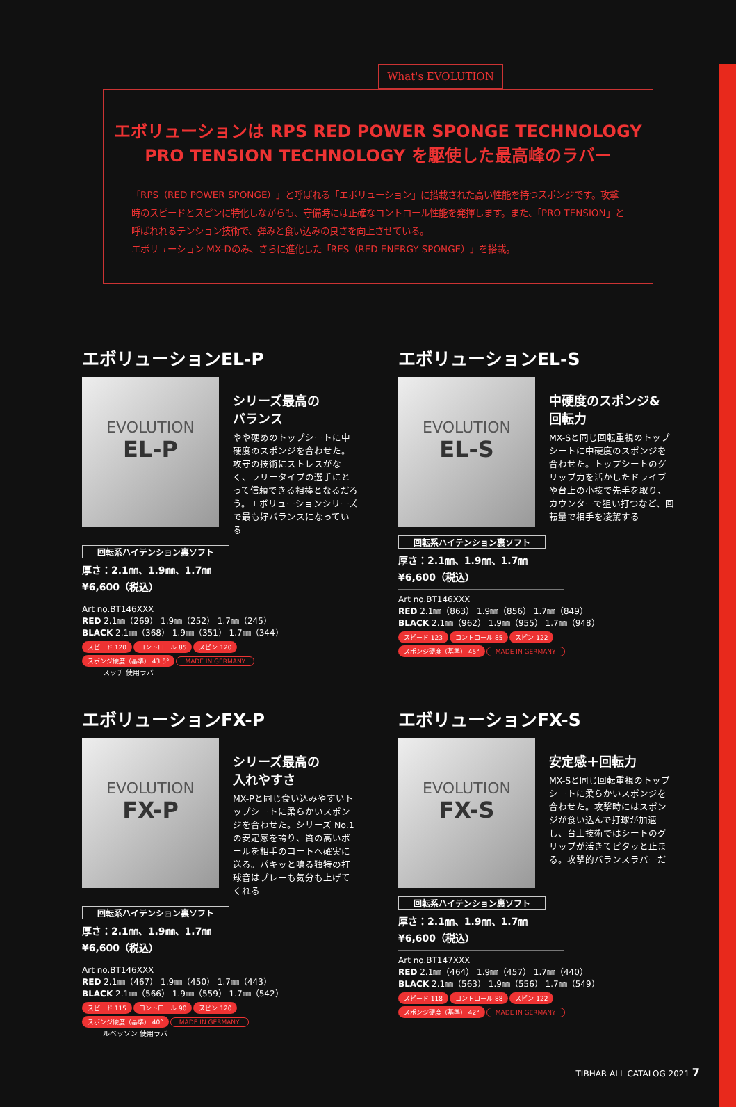What's EVOLUTION
エボリューションは RPS RED POWER SPONGE TECHNOLOGY PRO TENSION TECHNOLOGY を駆使した最高峰のラバー
「RPS（RED POWER SPONGE）」と呼ばれる「エボリューション」に搭載された高い性能を持つスポンジです。攻撃時のスピードとスピンに特化しながらも、守備時には正確なコントロール性能を発揮します。また、「PRO TENSION」と呼ばれれるテンション技術で、弾みと食い込みの良さを向上させている。
エボリューション MX-Dのみ、さらに進化した「RES（RED ENERGY SPONGE）」を搭載。
エボリューションEL-P
EVOLUTION
EL-P
シリーズ最高の
バランス
やや硬めのトップシートに中硬度のスポンジを合わせた。攻守の技術にストレスがなく、ラリータイプの選手にとって信頼できる相棒となるだろう。エボリューションシリーズで最も好バランスになっている
回転系ハイテンション裏ソフト
厚さ：2.1㎜、1.9㎜、1.7㎜
¥6,600（税込）
Art no.BT146XXX
RED 2.1㎜（269） 1.9㎜（252） 1.7㎜（245）
BLACK 2.1㎜（368） 1.9㎜（351） 1.7㎜（344）
スピード 120 コントロール 85 スピン 120
スポンジ硬度（基準） 43.5° MADE IN GERMANY
スッチ 使用ラバー
エボリューションEL-S
EVOLUTION
EL-S
中硬度のスポンジ&
回転力
MX-Sと同じ回転重視のトップシートに中硬度のスポンジを合わせた。トップシートのグリップ力を活かしたドライブや台上の小技で先手を取り、カウンターで狙い打つなど、回転量で相手を凌駕する
回転系ハイテンション裏ソフト
厚さ：2.1㎜、1.9㎜、1.7㎜
¥6,600（税込）
Art no.BT146XXX
RED 2.1㎜（863） 1.9㎜（856） 1.7㎜（849）
BLACK 2.1㎜（962） 1.9㎜（955） 1.7㎜（948）
スピード 123 コントロール 85 スピン 122
スポンジ硬度（基準） 45° MADE IN GERMANY
エボリューションFX-P
EVOLUTION
FX-P
シリーズ最高の
入れやすさ
MX-Pと同じ食い込みやすいトップシートに柔らかいスポンジを合わせた。シリーズ No.1の安定感を誇り、質の高いボールを相手のコートへ確実に送る。パキッと鳴る独特の打球音はプレーも気分も上げてくれる
回転系ハイテンション裏ソフト
厚さ：2.1㎜、1.9㎜、1.7㎜
¥6,600（税込）
Art no.BT146XXX
RED 2.1㎜（467） 1.9㎜（450） 1.7㎜（443）
BLACK 2.1㎜（566） 1.9㎜（559） 1.7㎜（542）
スピード 115 コントロール 90 スピン 120
スポンジ硬度（基準） 40° MADE IN GERMANY
ルベッソン 使用ラバー
エボリューションFX-S
EVOLUTION
FX-S
安定感＋回転力
MX-Sと同じ回転重視のトップシートに柔らかいスポンジを合わせた。攻撃時にはスポンジが食い込んで打球が加速し、台上技術ではシートのグリップが活きてピタッと止まる。攻撃的バランスラバーだ
回転系ハイテンション裏ソフト
厚さ：2.1㎜、1.9㎜、1.7㎜
¥6,600（税込）
Art no.BT147XXX
RED 2.1㎜（464） 1.9㎜（457） 1.7㎜（440）
BLACK 2.1㎜（563） 1.9㎜（556） 1.7㎜（549）
スピード 118 コントロール 88 スピン 122
スポンジ硬度（基準） 42° MADE IN GERMANY
TIBHAR ALL CATALOG 2021 7